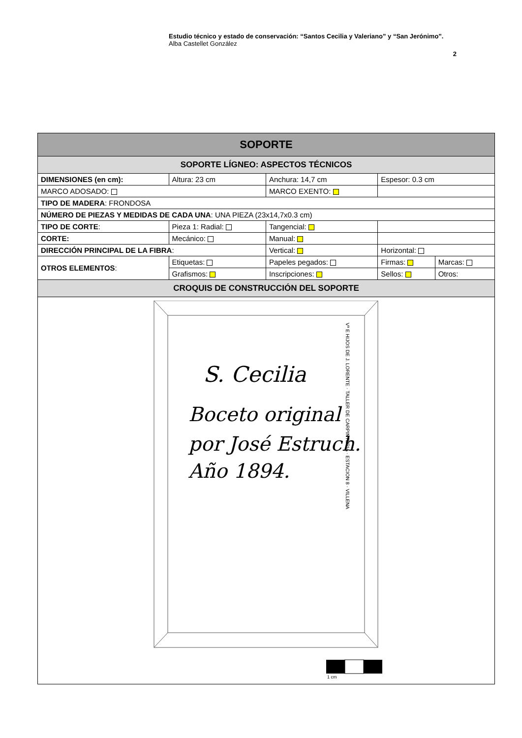Estudio técnico y estado de conservación: “Santos Cecilia y Valeriano” y “San Jerónimo”.
Alba Castellet González
2
| SOPORTE | | | | | |
| --- | --- | --- | --- | --- | --- |
| SOPORTE LÍGNEO: ASPECTOS TÉCNICOS | | | | | |
| DIMENSIONES (en cm): | Altura: 23 cm | | Anchura: 14,7 cm | Espesor: 0.3 cm | |
| MARCO ADOSADO: | | | MARCO EXENTO: | | |
| TIPO DE MADERA : FRONDOSA | | | | | |
| NÚMERO DE PIEZAS Y MEDIDAS DE CADA UNA : UNA PIEZA (23x14,7x0.3 cm) | | | | | |
| TIPO DE CORTE : | Pieza 1: Radial: | | Tangencial: | | |
| CORTE: | Mecánico: | | Manual: | | |
| DIRECCIÓN PRINCIPAL DE LA FIBRA : | | Vertical: | | Horizontal: | |
| OTROS ELEMENTOS : | Etiquetas: | Papeles pegados: | | Firmas: | Marcas: |
| | Grafismos: | Inscripciones: | | Sellos: | Otros: |
| CROQUIS DE CONSTRUCCIÓN DEL SOPORTE | | | | | |
| S. Cecilia Boceto original por José Estruch. Año 1894. Vª E HIJOS DE J. LORENTE · TALLER DE CARPINTERIA · ESTACION 8 · VILLENA 1 cm | | | | | |